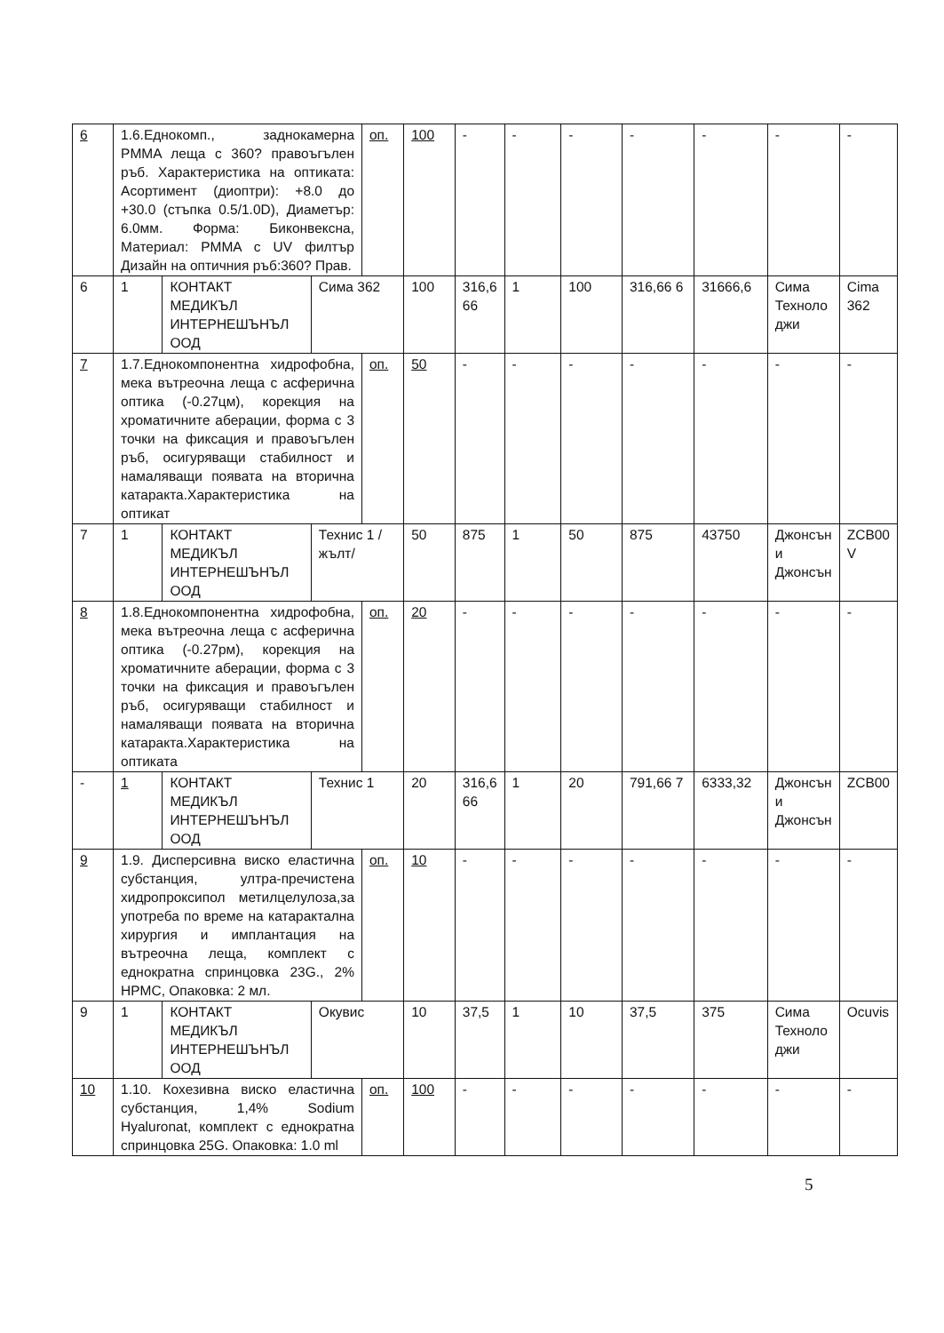| 6 | 1.6.Еднокомп., заднокамерна PMMA леща с 360? правоъгълен ръб. Характеристика на оптиката: Асортимент (диоптри): +8.0 до +30.0 (стъпка 0.5/1.0D), Диаметър: 6.0мм. Форма: Биконвексна, Материал: PMMA с UV филтър Дизайн на оптичния ръб:360? Прав. | | | оп. | 100 | - | - | - | - | - | - | - |
| 6 | 1 | КОНТАКТ МЕДИКЪЛ ИНТЕРНЕШЪНЪЛ ООД | Сима 362 | | 100 | 316,6 66 | 1 | 100 | 316,66 6 | 31666,6 | Сима Техноло джи | Cima 362 |
| 7 | 1.7.Еднокомпонентна хидрофобна, мека вътреочна леща с асферична оптика (-0.27цм), корекция на хроматичните аберации, форма с 3 точки на фиксация и правоъгълен ръб, осигуряващи стабилност и намаляващи появата на вторична катаракта.Характеристика на оптикат | | | оп. | 50 | - | - | - | - | - | - | - |
| 7 | 1 | КОНТАКТ МЕДИКЪЛ ИНТЕРНЕШЪНЪЛ ООД | Технис 1 /жълт/ | | 50 | 875 | 1 | 50 | 875 | 43750 | Джонсън и Джонсън | ZCB00 V |
| 8 | 1.8.Еднокомпонентна хидрофобна, мека вътреочна леща с асферична оптика (-0.27рм), корекция на хроматичните аберации, форма с 3 точки на фиксация и правоъгълен ръб, осигуряващи стабилност и намаляващи появата на вторична катаракта.Характеристика на оптиката | | | оп. | 20 | - | - | - | - | - | - | - |
| - | 1 | КОНТАКТ МЕДИКЪЛ ИНТЕРНЕШЪНЪЛ ООД | Технис 1 | | 20 | 316,6 66 | 1 | 20 | 791,66 7 | 6333,32 | Джонсън и Джонсън | ZCB00 |
| 9 | 1.9. Дисперсивна виско еластична субстанция, ултра-пречистена хидропроксипол метилцелулоза,за употреба по време на катарактална хирургия и имплантация на вътреочна леща, комплект с еднократна спринцовка 23G., 2% HPMC, Опаковка: 2 мл. | | | оп. | 10 | - | - | - | - | - | - | - |
| 9 | 1 | КОНТАКТ МЕДИКЪЛ ИНТЕРНЕШЪНЪЛ ООД | Окувис | | 10 | 37,5 | 1 | 10 | 37,5 | 375 | Сима Техноло джи | Ocuvis |
| 10 | 1.10. Кохезивна виско еластична субстанция, 1,4% Sodium Hyaluronat, комплект с еднократна спринцовка 25G. Опаковка: 1.0 ml | | | оп. | 100 | - | - | - | - | - | - | - |
5